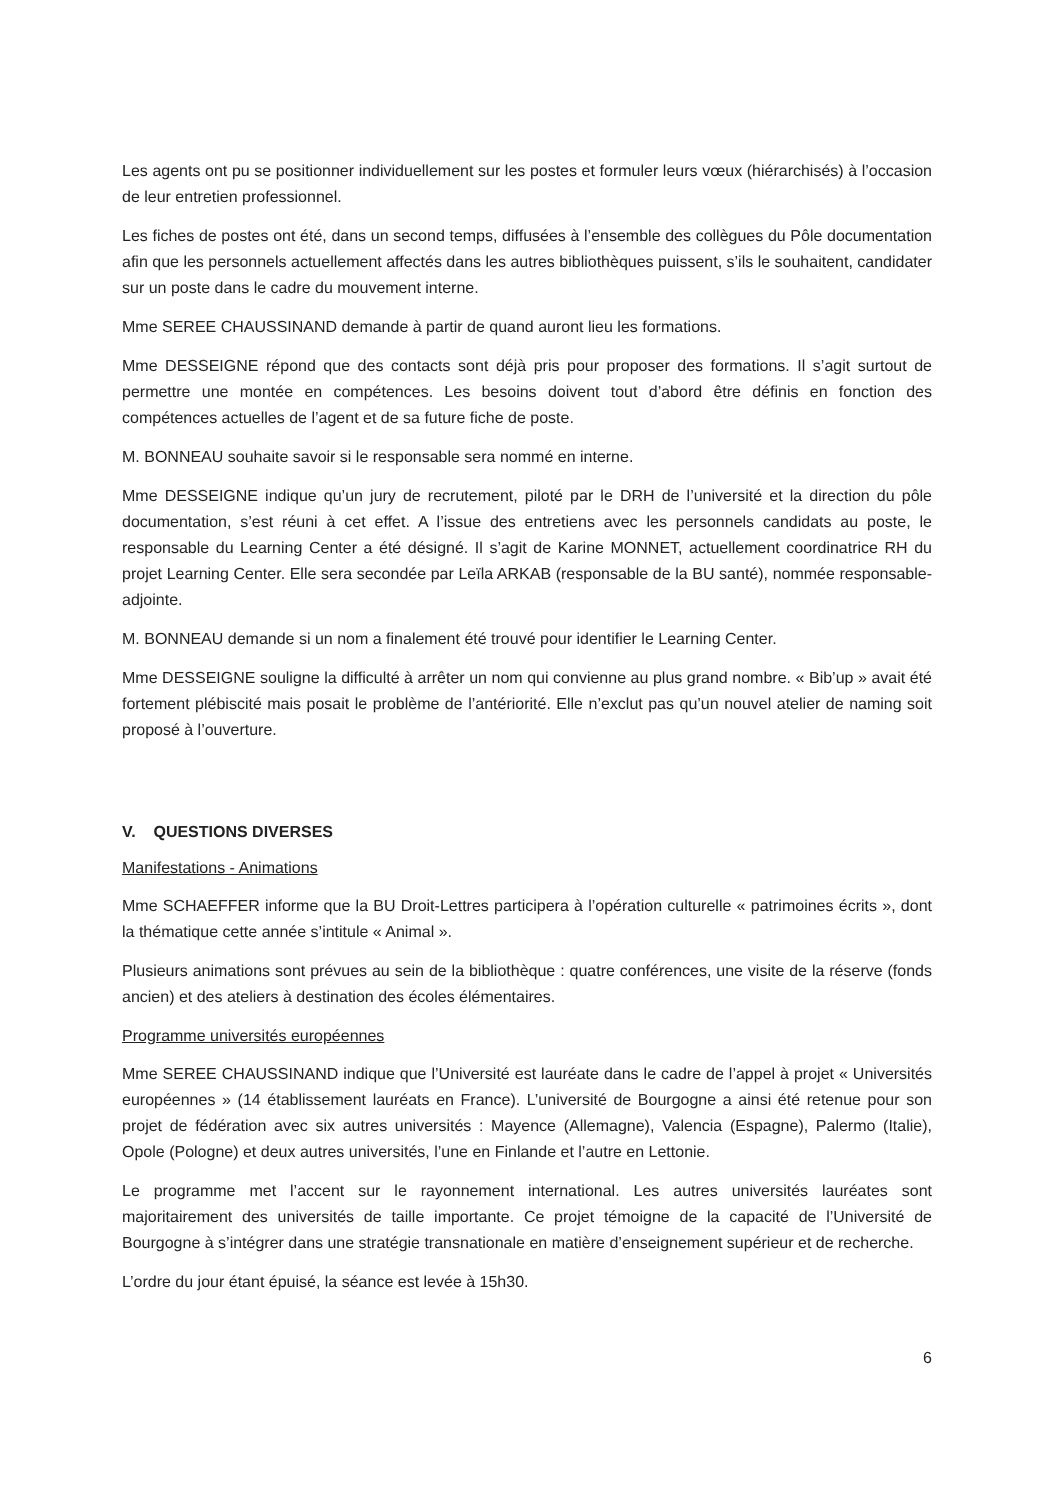Les agents ont pu se positionner individuellement sur les postes et formuler leurs vœux (hiérarchisés) à l’occasion de leur entretien professionnel.
Les fiches de postes ont été, dans un second temps, diffusées à l’ensemble des collègues du Pôle documentation afin que les personnels actuellement affectés dans les autres bibliothèques puissent, s’ils le souhaitent, candidater sur un poste dans le cadre du mouvement interne.
Mme SEREE CHAUSSINAND demande à partir de quand auront lieu les formations.
Mme DESSEIGNE répond que des contacts sont déjà pris pour proposer des formations. Il s’agit surtout de permettre une montée en compétences. Les besoins doivent tout d’abord être définis en fonction des compétences actuelles de l’agent et de sa future fiche de poste.
M. BONNEAU souhaite savoir si le responsable sera nommé en interne.
Mme DESSEIGNE indique qu’un jury de recrutement, piloté par le DRH de l’université et la direction du pôle documentation, s’est réuni à cet effet. A l’issue des entretiens avec les personnels candidats au poste, le responsable du Learning Center a été désigné. Il s’agit de Karine MONNET, actuellement coordinatrice RH du projet Learning Center. Elle sera secondée par Leïla ARKAB (responsable de la BU santé), nommée responsable-adjointe.
M. BONNEAU demande si un nom a finalement été trouvé pour identifier le Learning Center.
Mme DESSEIGNE souligne la difficulté à arrêter un nom qui convienne au plus grand nombre. « Bib’up » avait été fortement plébiscité mais posait le problème de l’antériorité. Elle n’exclut pas qu’un nouvel atelier de naming soit proposé à l’ouverture.
V. QUESTIONS DIVERSES
Manifestations - Animations
Mme SCHAEFFER informe que la BU Droit-Lettres participera à l’opération culturelle « patrimoines écrits », dont la thématique cette année s’intitule « Animal ».
Plusieurs animations sont prévues au sein de la bibliothèque : quatre conférences, une visite de la réserve (fonds ancien) et des ateliers à destination des écoles élémentaires.
Programme universités européennes
Mme SEREE CHAUSSINAND indique que l’Université est lauréate dans le cadre de l’appel à projet « Universités européennes » (14 établissement lauréats en France). L’université de Bourgogne a ainsi été retenue pour son projet de fédération avec six autres universités : Mayence (Allemagne), Valencia (Espagne), Palermo (Italie), Opole (Pologne) et deux autres universités, l’une en Finlande et l’autre en Lettonie.
Le programme met l’accent sur le rayonnement international. Les autres universités lauréates sont majoritairement des universités de taille importante. Ce projet témoigne de la capacité de l’Université de Bourgogne à s’intégrer dans une stratégie transnationale en matière d’enseignement supérieur et de recherche.
L’ordre du jour étant épuisé, la séance est levée à 15h30.
6